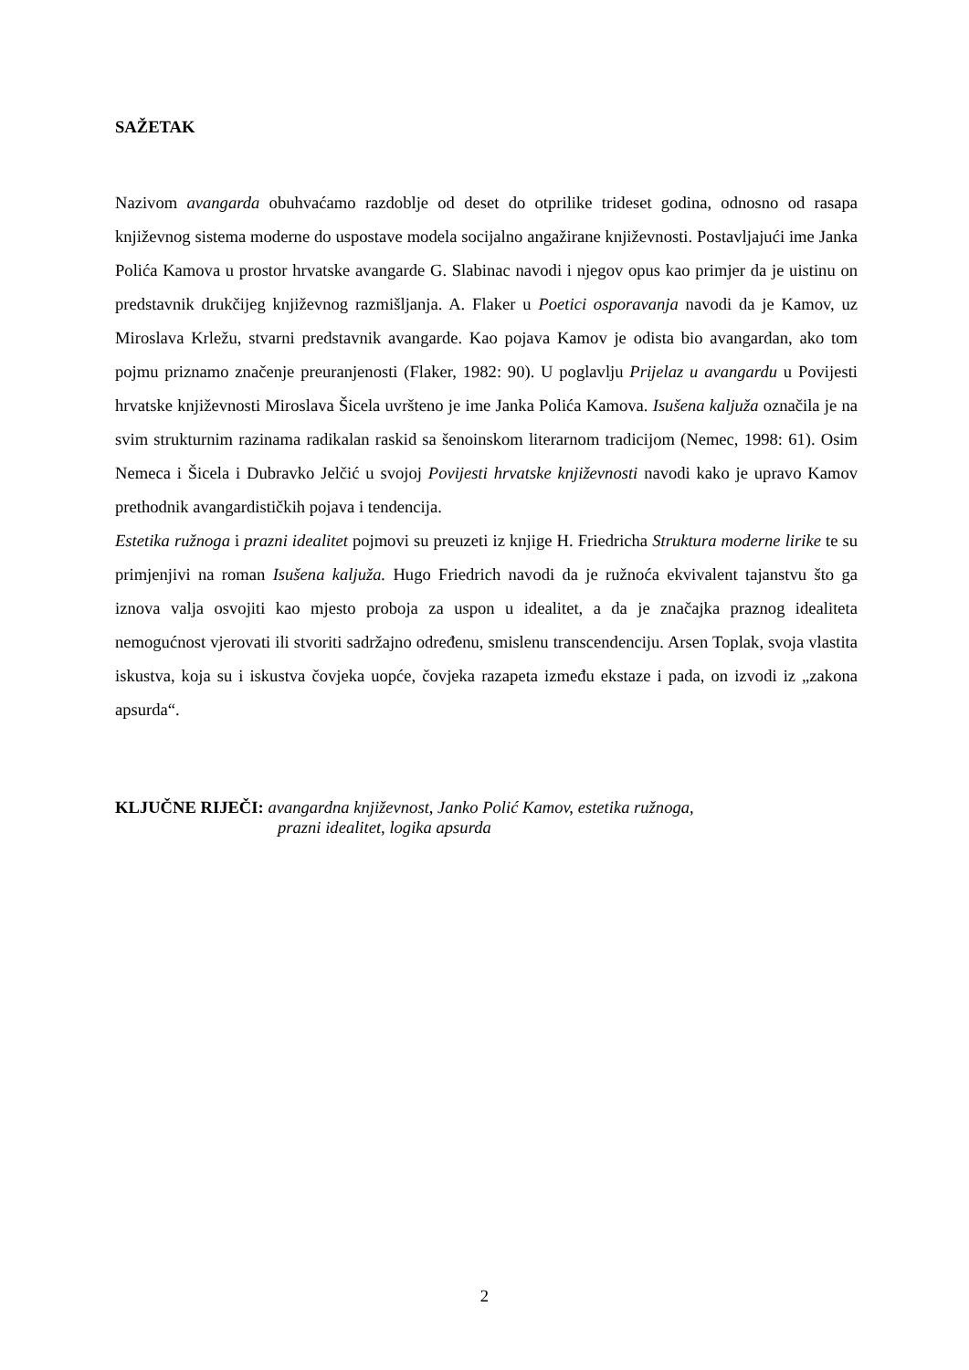SAŽETAK
Nazivom avangarda obuhvaćamo razdoblje od deset do otprilike trideset godina, odnosno od rasapa književnog sistema moderne do uspostave modela socijalno angažirane književnosti. Postavljajući ime Janka Polića Kamova u prostor hrvatske avangarde G. Slabinac navodi i njegov opus kao primjer da je uistinu on predstavnik drukčijeg književnog razmišljanja. A. Flaker u Poetici osporavanja navodi da je Kamov, uz Miroslava Krležu, stvarni predstavnik avangarde. Kao pojava Kamov je odista bio avangardan, ako tom pojmu priznamo značenje preuranjenosti (Flaker, 1982: 90). U poglavlju Prijelaz u avangardu u Povijesti hrvatske književnosti Miroslava Šicela uvršteno je ime Janka Polića Kamova. Isušena kaljuža označila je na svim strukturnim razinama radikalan raskid sa šenoinskom literarnom tradicijom (Nemec, 1998: 61). Osim Nemeca i Šicela i Dubravko Jelčić u svojoj Povijesti hrvatske književnosti navodi kako je upravo Kamov prethodnik avangardističkih pojava i tendencija.
Estetika ružnoga i prazni idealitet pojmovi su preuzeti iz knjige H. Friedricha Struktura moderne lirike te su primjenjivi na roman Isušena kaljuža. Hugo Friedrich navodi da je ružnoća ekvivalent tajanstvu što ga iznova valja osvojiti kao mjesto proboja za uspon u idealitet, a da je značajka praznog idealiteta nemogućnost vjerovati ili stvoriti sadržajno određenu, smislenu transcendenciju. Arsen Toplak, svoja vlastita iskustva, koja su i iskustva čovjeka uopće, čovjeka razapeta između ekstaze i pada, on izvodi iz „zakona apsurda“.
KLJUČNE RIJEČI: avangardna književnost, Janko Polić Kamov, estetika ružnoga,
prazni idealitet, logika apsurda
2